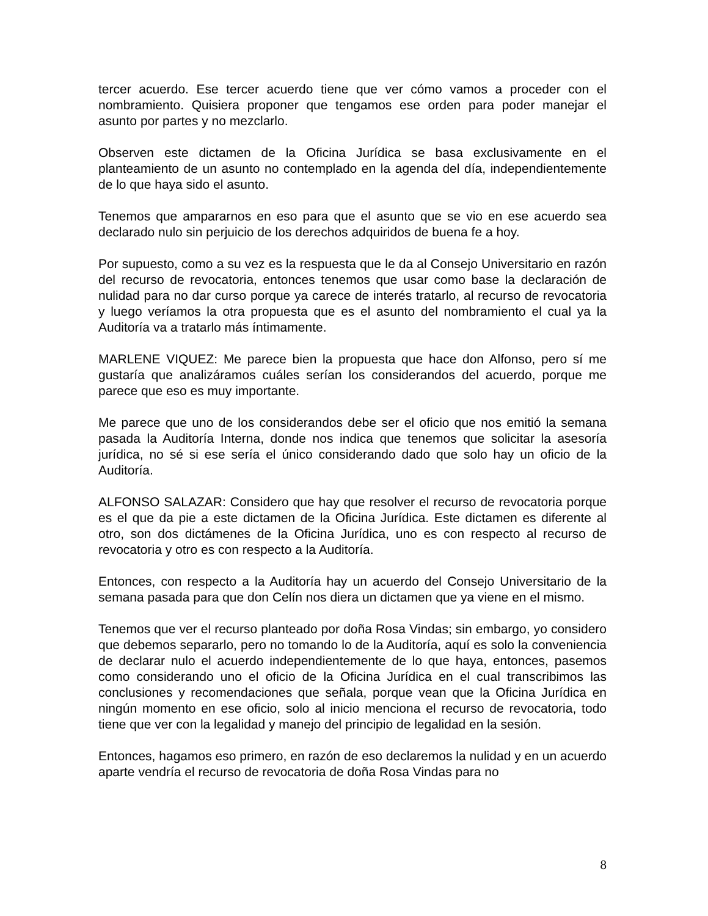tercer acuerdo. Ese tercer acuerdo tiene que ver cómo vamos a proceder con el nombramiento. Quisiera proponer que tengamos ese orden para poder manejar el asunto por partes y no mezclarlo.
Observen este dictamen de la Oficina Jurídica se basa exclusivamente en el planteamiento de un asunto no contemplado en la agenda del día, independientemente de lo que haya sido el asunto.
Tenemos que ampararnos en eso para que el asunto que se vio en ese acuerdo sea declarado nulo sin perjuicio de los derechos adquiridos de buena fe a hoy.
Por supuesto, como a su vez es la respuesta que le da al Consejo Universitario en razón del recurso de revocatoria, entonces tenemos que usar como base la declaración de nulidad para no dar curso porque ya carece de interés tratarlo, al recurso de revocatoria y luego veríamos la otra propuesta que es el asunto del nombramiento el cual ya la Auditoría va a tratarlo más íntimamente.
MARLENE VIQUEZ: Me parece bien la propuesta que hace don Alfonso, pero sí me gustaría que analizáramos cuáles serían los considerandos del acuerdo, porque me parece que eso es muy importante.
Me parece que uno de los considerandos debe ser el oficio que nos emitió la semana pasada la Auditoría Interna, donde nos indica que tenemos que solicitar la asesoría jurídica, no sé si ese sería el único considerando dado que solo hay un oficio de la Auditoría.
ALFONSO SALAZAR: Considero que hay que resolver el recurso de revocatoria porque es el que da pie a este dictamen de la Oficina Jurídica. Este dictamen es diferente al otro, son dos dictámenes de la Oficina Jurídica, uno es con respecto al recurso de revocatoria y otro es con respecto a la Auditoría.
Entonces, con respecto a la Auditoría hay un acuerdo del Consejo Universitario de la semana pasada para que don Celín nos diera un dictamen que ya viene en el mismo.
Tenemos que ver el recurso planteado por doña Rosa Vindas; sin embargo, yo considero que debemos separarlo, pero no tomando lo de la Auditoría, aquí es solo la conveniencia de declarar nulo el acuerdo independientemente de lo que haya, entonces, pasemos como considerando uno el oficio de la Oficina Jurídica en el cual transcribimos las conclusiones y recomendaciones que señala, porque vean que la Oficina Jurídica en ningún momento en ese oficio, solo al inicio menciona el recurso de revocatoria, todo tiene que ver con la legalidad y manejo del principio de legalidad en la sesión.
Entonces, hagamos eso primero, en razón de eso declaremos la nulidad y en un acuerdo aparte vendría el recurso de revocatoria de doña Rosa Vindas para no
8